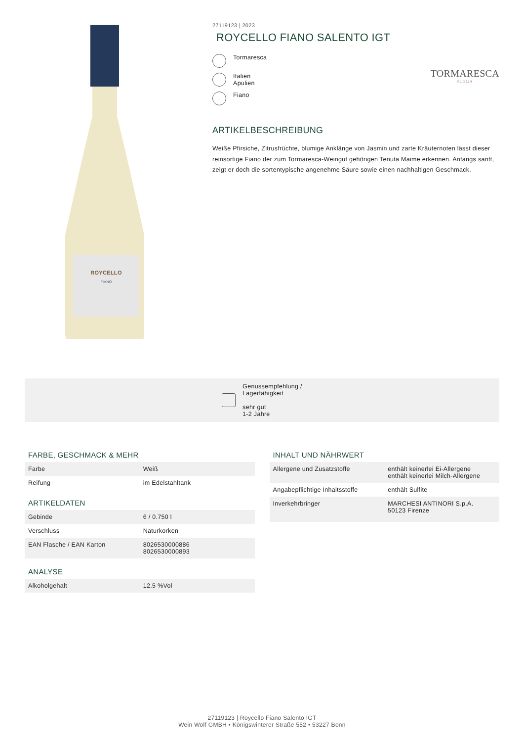ROYCELLO
FIANO
27119123 | 2023
ROYCELLO FIANO SALENTO IGT
Tormaresca
Italien
Apulien
Fiano
TORMARESCA
PUGLIA
ARTIKELBESCHREIBUNG
Weiße Pfirsiche, Zitrusfrüchte, blumige Anklänge von Jasmin und zarte Kräuternoten lässt dieser reinsortige Fiano der zum Tormaresca-Weingut gehörigen Tenuta Maime erkennen. Anfangs sanft, zeigt er doch die sortentypische angenehme Säure sowie einen nachhaltigen Geschmack.
Genussempfehlung /
Lagerfähigkeit
sehr gut
1-2 Jahre
FARBE, GESCHMACK & MEHR
| Farbe | Weiß |
| Reifung | im Edelstahltank |
ARTIKELDATEN
| Gebinde | 6 / 0.750 l |
| Verschluss | Naturkorken |
| EAN Flasche / EAN Karton | 8026530000886 8026530000893 |
ANALYSE
| Alkoholgehalt | 12.5 %Vol |
INHALT UND NÄHRWERT
| Allergene und Zusatzstoffe | enthält keinerlei Ei-Allergene enthält keinerlei Milch-Allergene |
| Angabepflichtige Inhaltsstoffe | enthält Sulfite |
| Inverkehrbringer | MARCHESI ANTINORI S.p.A. 50123 Firenze |
27119123 | Roycello Fiano Salento IGT
Wein Wolf GMBH • Königswinterer Straße 552 • 53227 Bonn